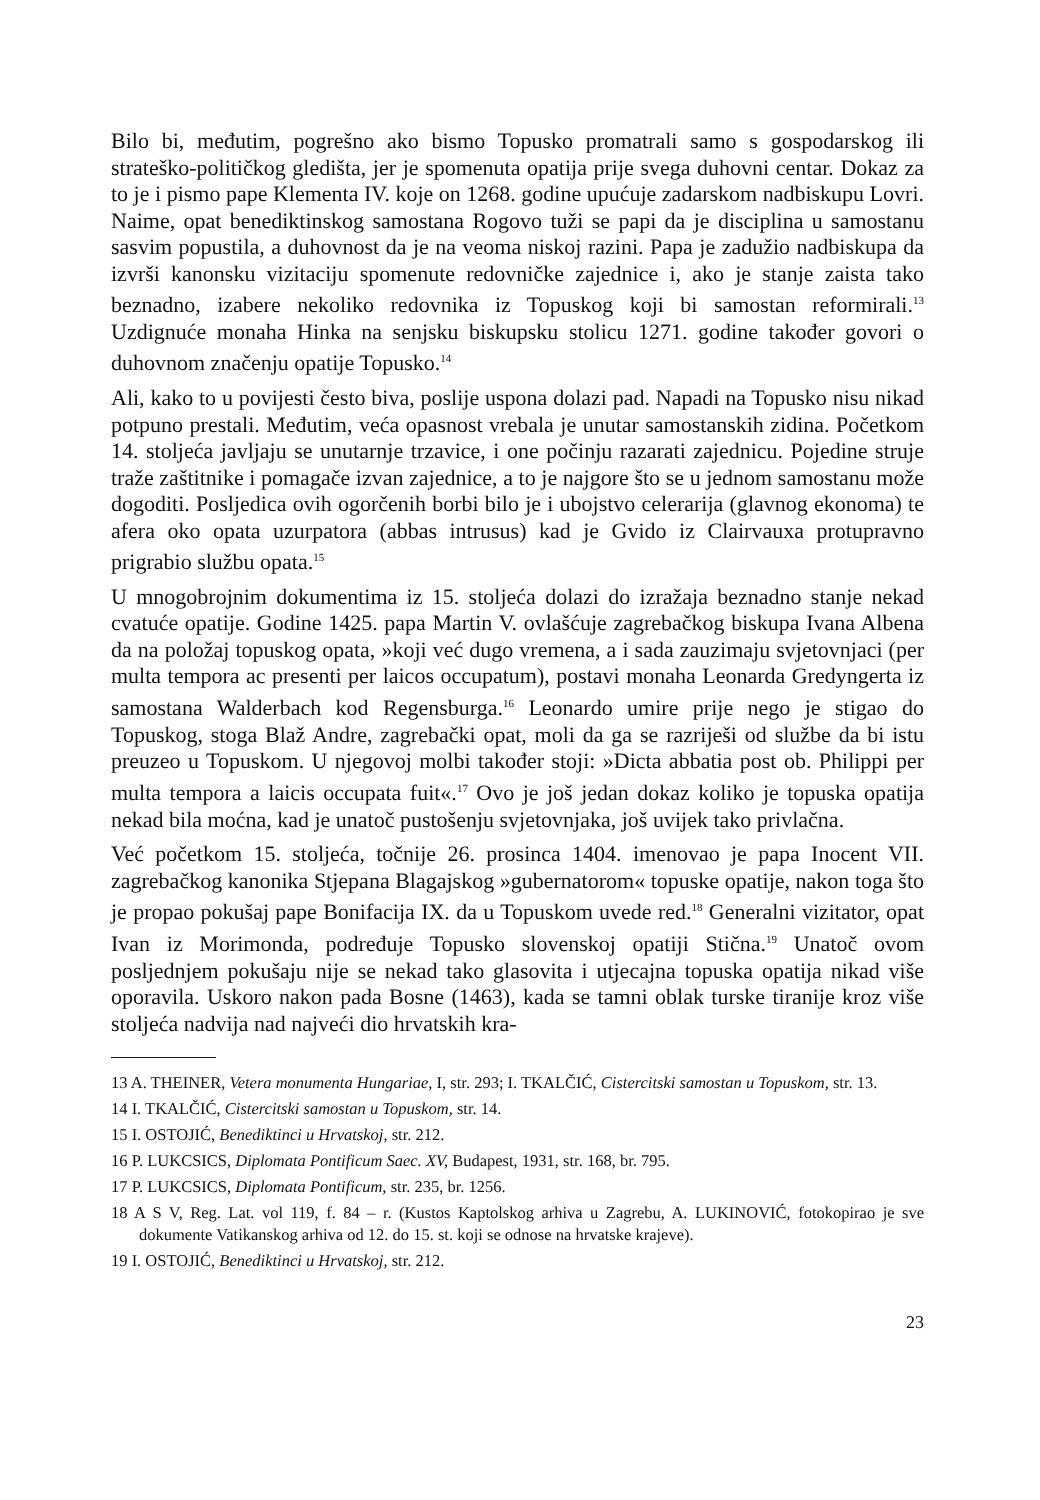Bilo bi, međutim, pogrešno ako bismo Topusko promatrali samo s gospodarskog ili strateško-političkog gledišta, jer je spomenuta opatija prije svega duhovni centar. Dokaz za to je i pismo pape Klementa IV. koje on 1268. godine upućuje zadarskom nadbiskupu Lovri. Naime, opat benediktinskog samostana Rogovo tuži se papi da je disciplina u samostanu sasvim popustila, a duhovnost da je na veoma niskoj razini. Papa je zadužio nadbiskupa da izvrši kanonsku vizitaciju spomenute redovničke zajednice i, ako je stanje zaista tako beznadno, izabere nekoliko redovnika iz Topuskog koji bi samostan reformirali.<sup>13</sup> Uzdignuće monaha Hinka na senjsku biskupsku stolicu 1271. godine također govori o duhovnom značenju opatije Topusko.<sup>14</sup>
Ali, kako to u povijesti često biva, poslije uspona dolazi pad. Napadi na Topusko nisu nikad potpuno prestali. Međutim, veća opasnost vrebala je unutar samostanskih zidina. Početkom 14. stoljeća javljaju se unutarnje trzavice, i one počinju razarati zajednicu. Pojedine struje traže zaštitnike i pomagače izvan zajednice, a to je najgore što se u jednom samostanu može dogoditi. Posljedica ovih ogorčenih borbi bilo je i ubojstvo celerarija (glavnog ekonoma) te afera oko opata uzurpatora (abbas intrusus) kad je Gvido iz Clairvauxa protupravno prigrabio službu opata.<sup>15</sup>
U mnogobrojnim dokumentima iz 15. stoljeća dolazi do izražaja beznadno stanje nekad cvatuće opatije. Godine 1425. papa Martin V. ovlašćuje zagrebačkog biskupa Ivana Albena da na položaj topuskog opata, »koji već dugo vremena, a i sada zauzimaju svjetovnjaci (per multa tempora ac presenti per laicos occupatum), postavi monaha Leonarda Gredyngerta iz samostana Walderbach kod Regensburga.<sup>16</sup> Leonardo umire prije nego je stigao do Topuskog, stoga Blaž Andre, zagrebački opat, moli da ga se razriješi od službe da bi istu preuzeo u Topuskom. U njegovoj molbi također stoji: »Dicta abbatia post ob. Philippi per multa tempora a laicis occupata fuit«.<sup>17</sup> Ovo je još jedan dokaz koliko je topuska opatija nekad bila moćna, kad je unatoč pustošenju svjetovnjaka, još uvijek tako privlačna.
Već početkom 15. stoljeća, točnije 26. prosinca 1404. imenovao je papa Inocent VII. zagrebačkog kanonika Stjepana Blagajskog »gubernatorom« topuske opatije, nakon toga što je propao pokušaj pape Bonifacija IX. da u Topuskom uvede red.<sup>18</sup> Generalni vizitator, opat Ivan iz Morimonda, podređuje Topusko slovenskoj opatiji Stična.<sup>19</sup> Unatoč ovom posljednjem pokušaju nije se nekad tako glasovita i utjecajna topuska opatija nikad više oporavila. Uskoro nakon pada Bosne (1463), kada se tamni oblak turske tiranije kroz više stoljeća nadvija nad najveći dio hrvatskih kra-
13 A. THEINER, Vetera monumenta Hungariae, I, str. 293; I. TKALČIĆ, Cistercitski samostan u Topuskom, str. 13.
14 I. TKALČIĆ, Cistercitski samostan u Topuskom, str. 14.
15 I. OSTOJIĆ, Benediktinci u Hrvatskoj, str. 212.
16 P. LUKCSICS, Diplomata Pontificum Saec. XV, Budapest, 1931, str. 168, br. 795.
17 P. LUKCSICS, Diplomata Pontificum, str. 235, br. 1256.
18 A S V, Reg. Lat. vol 119, f. 84 – r. (Kustos Kaptolskog arhiva u Zagrebu, A. LUKINOVIĆ, fotokopirao je sve dokumente Vatikanskog arhiva od 12. do 15. st. koji se odnose na hrvatske krajeve).
19 I. OSTOJIĆ, Benediktinci u Hrvatskoj, str. 212.
23